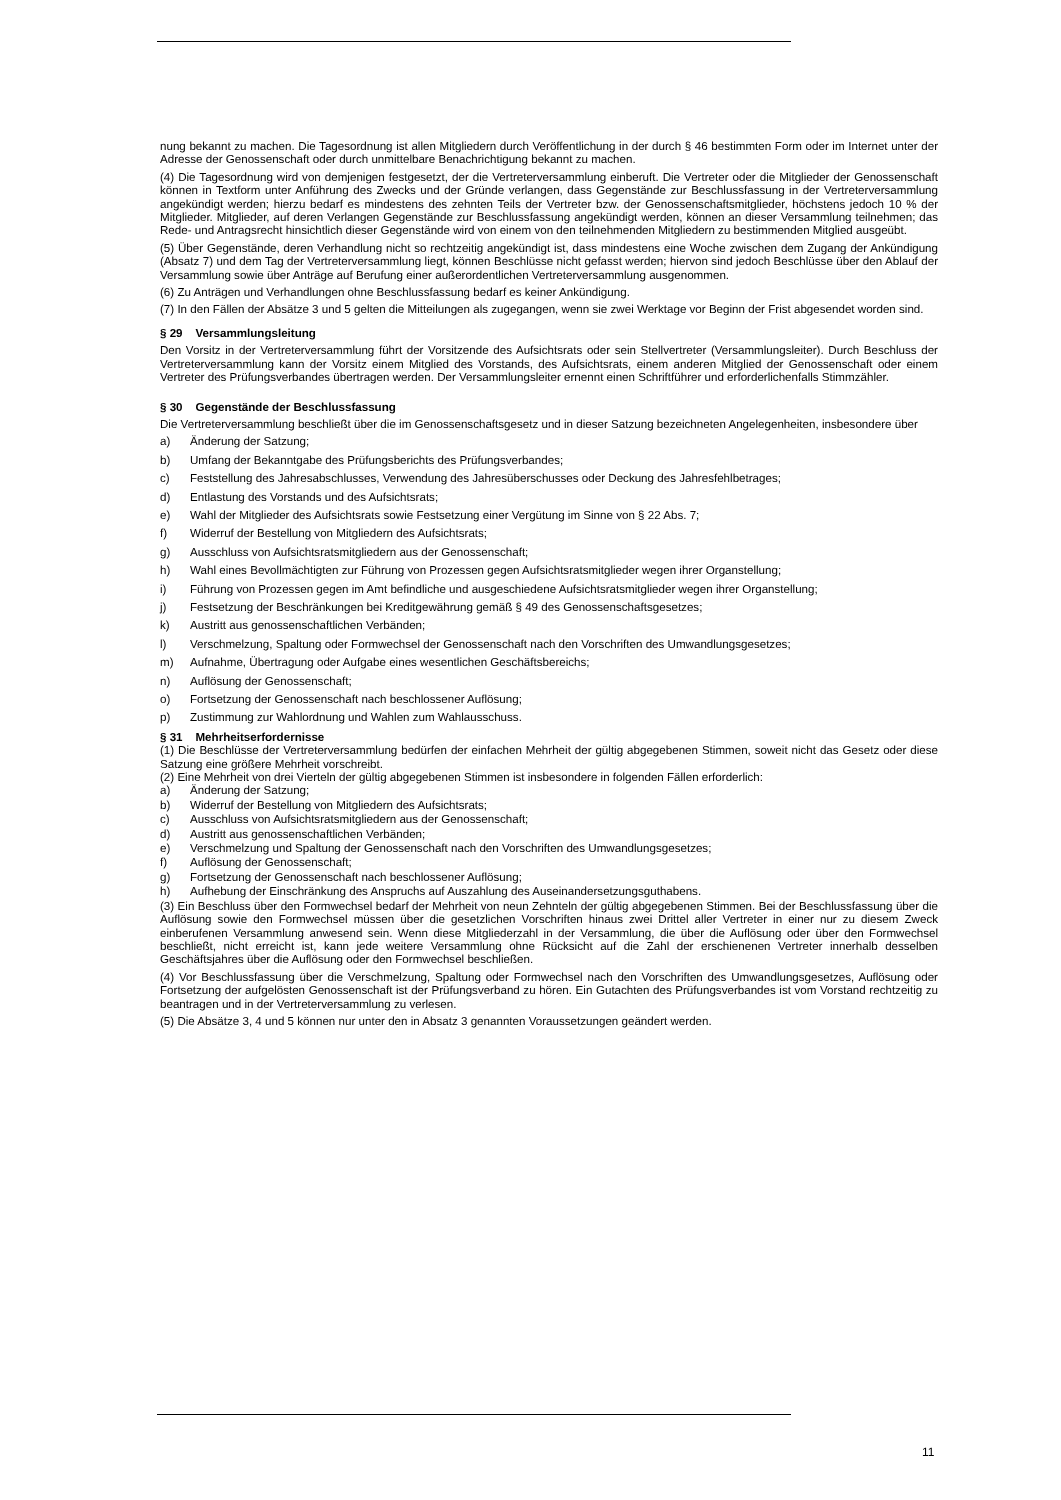nung bekannt zu machen. Die Tagesordnung ist allen Mitgliedern durch Veröffentlichung in der durch § 46 bestimmten Form oder im Internet unter der Adresse der Genossenschaft oder durch unmittelbare Benachrichtigung bekannt zu machen.
(4) Die Tagesordnung wird von demjenigen festgesetzt, der die Vertreterversammlung einberuft. Die Vertreter oder die Mitglieder der Genossenschaft können in Textform unter Anführung des Zwecks und der Gründe verlangen, dass Gegenstände zur Beschlussfassung in der Vertreterversammlung angekündigt werden; hierzu bedarf es mindestens des zehnten Teils der Vertreter bzw. der Genossenschaftsmitglieder, höchstens jedoch 10 % der Mitglieder. Mitglieder, auf deren Verlangen Gegenstände zur Beschlussfassung angekündigt werden, können an dieser Versammlung teilnehmen; das Rede- und Antragsrecht hinsichtlich dieser Gegenstände wird von einem von den teilnehmenden Mitgliedern zu bestimmenden Mitglied ausgeübt.
(5) Über Gegenstände, deren Verhandlung nicht so rechtzeitig angekündigt ist, dass mindestens eine Woche zwischen dem Zugang der Ankündigung (Absatz 7) und dem Tag der Vertreterversammlung liegt, können Beschlüsse nicht gefasst werden; hiervon sind jedoch Beschlüsse über den Ablauf der Versammlung sowie über Anträge auf Berufung einer außerordentlichen Vertreterversammlung ausgenommen.
(6) Zu Anträgen und Verhandlungen ohne Beschlussfassung bedarf es keiner Ankündigung.
(7) In den Fällen der Absätze 3 und 5 gelten die Mitteilungen als zugegangen, wenn sie zwei Werktage vor Beginn der Frist abgesendet worden sind.
§ 29 Versammlungsleitung
Den Vorsitz in der Vertreterversammlung führt der Vorsitzende des Aufsichtsrats oder sein Stellvertreter (Versammlungsleiter). Durch Beschluss der Vertreterversammlung kann der Vorsitz einem Mitglied des Vorstands, des Aufsichtsrats, einem anderen Mitglied der Genossenschaft oder einem Vertreter des Prüfungsverbandes übertragen werden. Der Versammlungsleiter ernennt einen Schriftführer und erforderlichenfalls Stimmzähler.
§ 30 Gegenstände der Beschlussfassung
Die Vertreterversammlung beschließt über die im Genossenschaftsgesetz und in dieser Satzung bezeichneten Angelegenheiten, insbesondere über
a) Änderung der Satzung;
b) Umfang der Bekanntgabe des Prüfungsberichts des Prüfungsverbandes;
c) Feststellung des Jahresabschlusses, Verwendung des Jahresüberschusses oder Deckung des Jahresfehlbetrages;
d) Entlastung des Vorstands und des Aufsichtsrats;
e) Wahl der Mitglieder des Aufsichtsrats sowie Festsetzung einer Vergütung im Sinne von § 22 Abs. 7;
f) Widerruf der Bestellung von Mitgliedern des Aufsichtsrats;
g) Ausschluss von Aufsichtsratsmitgliedern aus der Genossenschaft;
h) Wahl eines Bevollmächtigten zur Führung von Prozessen gegen Aufsichtsratsmitglieder wegen ihrer Organstellung;
i) Führung von Prozessen gegen im Amt befindliche und ausgeschiedene Aufsichtsratsmitglieder wegen ihrer Organstellung;
j) Festsetzung der Beschränkungen bei Kreditgewährung gemäß § 49 des Genossenschaftsgesetzes;
k) Austritt aus genossenschaftlichen Verbänden;
l) Verschmelzung, Spaltung oder Formwechsel der Genossenschaft nach den Vorschriften des Umwandlungsgesetzes;
m) Aufnahme, Übertragung oder Aufgabe eines wesentlichen Geschäftsbereichs;
n) Auflösung der Genossenschaft;
o) Fortsetzung der Genossenschaft nach beschlossener Auflösung;
p) Zustimmung zur Wahlordnung und Wahlen zum Wahlausschuss.
§ 31 Mehrheitserfordernisse
(1) Die Beschlüsse der Vertreterversammlung bedürfen der einfachen Mehrheit der gültig abgegebenen Stimmen, soweit nicht das Gesetz oder diese Satzung eine größere Mehrheit vorschreibt.
(2) Eine Mehrheit von drei Vierteln der gültig abgegebenen Stimmen ist insbesondere in folgenden Fällen erforderlich:
a) Änderung der Satzung;
b) Widerruf der Bestellung von Mitgliedern des Aufsichtsrats;
c) Ausschluss von Aufsichtsratsmitgliedern aus der Genossenschaft;
d) Austritt aus genossenschaftlichen Verbänden;
e) Verschmelzung und Spaltung der Genossenschaft nach den Vorschriften des Umwandlungsgesetzes;
f) Auflösung der Genossenschaft;
g) Fortsetzung der Genossenschaft nach beschlossener Auflösung;
h) Aufhebung der Einschränkung des Anspruchs auf Auszahlung des Auseinandersetzungsguthabens.
(3) Ein Beschluss über den Formwechsel bedarf der Mehrheit von neun Zehnteln der gültig abgegebenen Stimmen. Bei der Beschlussfassung über die Auflösung sowie den Formwechsel müssen über die gesetzlichen Vorschriften hinaus zwei Drittel aller Vertreter in einer nur zu diesem Zweck einberufenen Versammlung anwesend sein. Wenn diese Mitgliederzahl in der Versammlung, die über die Auflösung oder über den Formwechsel beschließt, nicht erreicht ist, kann jede weitere Versammlung ohne Rücksicht auf die Zahl der erschienenen Vertreter innerhalb desselben Geschäftsjahres über die Auflösung oder den Formwechsel beschließen.
(4) Vor Beschlussfassung über die Verschmelzung, Spaltung oder Formwechsel nach den Vorschriften des Umwandlungsgesetzes, Auflösung oder Fortsetzung der aufgelösten Genossenschaft ist der Prüfungsverband zu hören. Ein Gutachten des Prüfungsverbandes ist vom Vorstand rechtzeitig zu beantragen und in der Vertreterversammlung zu verlesen.
(5) Die Absätze 3, 4 und 5 können nur unter den in Absatz 3 genannten Voraussetzungen geändert werden.
11